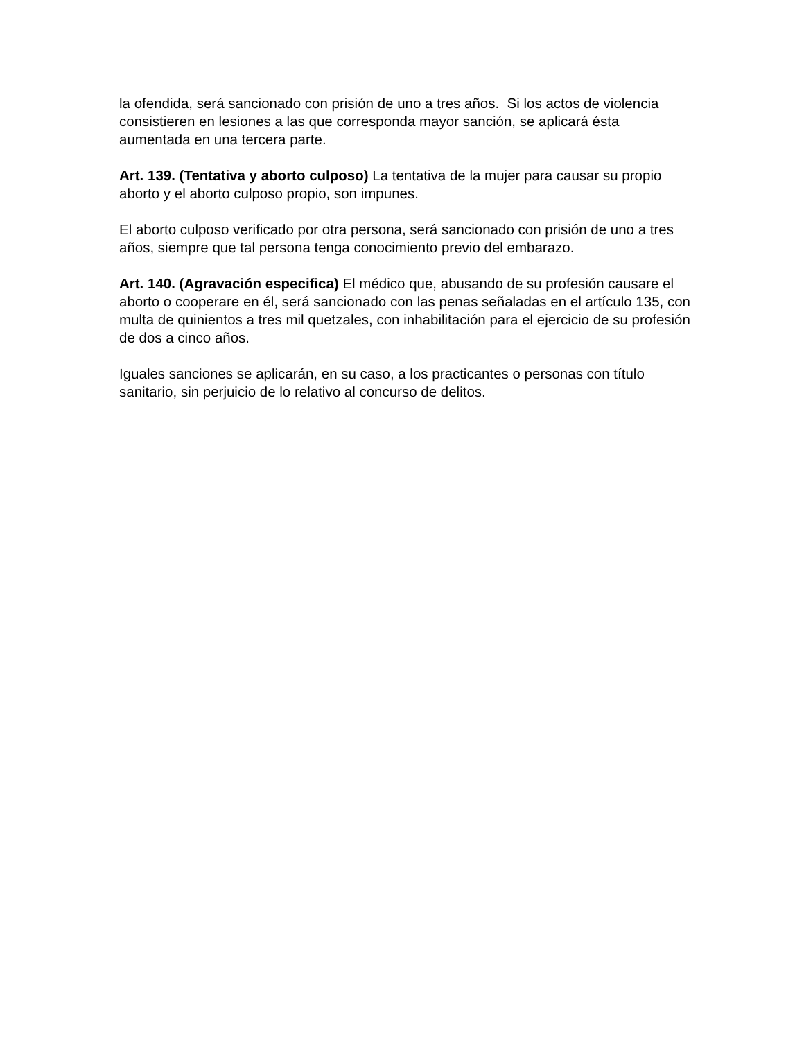la ofendida, será sancionado con prisión de uno a tres años. Si los actos de violencia consistieren en lesiones a las que corresponda mayor sanción, se aplicará ésta aumentada en una tercera parte.
Art. 139. (Tentativa y aborto culposo) La tentativa de la mujer para causar su propio aborto y el aborto culposo propio, son impunes.
El aborto culposo verificado por otra persona, será sancionado con prisión de uno a tres años, siempre que tal persona tenga conocimiento previo del embarazo.
Art. 140. (Agravación especifica) El médico que, abusando de su profesión causare el aborto o cooperare en él, será sancionado con las penas señaladas en el artículo 135, con multa de quinientos a tres mil quetzales, con inhabilitación para el ejercicio de su profesión de dos a cinco años.
Iguales sanciones se aplicarán, en su caso, a los practicantes o personas con título sanitario, sin perjuicio de lo relativo al concurso de delitos.